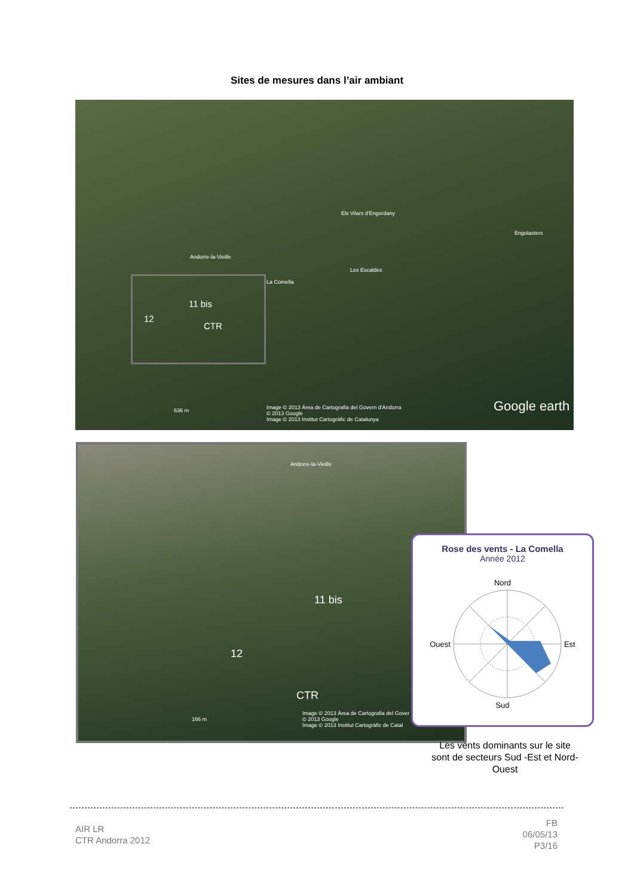Sites de mesures dans l’air ambiant
Els Vilars d'Engordany
Engolasters
Les Escaldes
Andorre-la-Vieille
La Comella
11 bis
12
CTR
Image © 2013 Área de Cartografia del Govern d'Andorra
© 2013 Google
Image © 2013 Institut Cartogràfic de Catalunya
636 m Google earth
Andorre-la-Vieille
11 bis
12
CTR
Image © 2013 Área de Cartografia del Gover
© 2013 Google
Image © 2013 Institut Cartogràfic de Catal
166 m
Rose des vents - La Comella
Année 2012
Nord
Ouest Est
Sud
Les vents dominants sur le site sont de secteurs Sud -Est et Nord-Ouest
AIR LR
CTR Andorra 2012
FB
06/05/13
P3/16